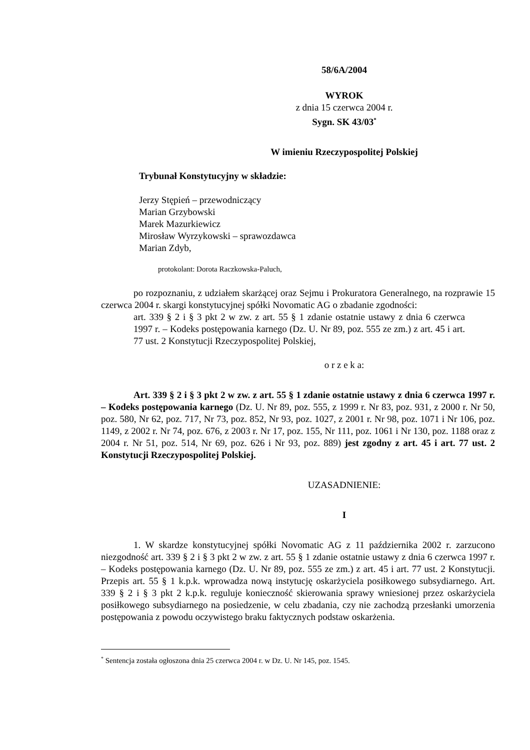58/6A/2004
WYROK
z dnia 15 czerwca 2004 r.
Sygn. SK 43/03<sup>*</sup>
W imieniu Rzeczypospolitej Polskiej
Trybunał Konstytucyjny w składzie:
Jerzy Stępień – przewodniczący
Marian Grzybowski
Marek Mazurkiewicz
Mirosław Wyrzykowski – sprawozdawca
Marian Zdyb,
protokolant: Dorota Raczkowska-Paluch,
po rozpoznaniu, z udziałem skarżącej oraz Sejmu i Prokuratora Generalnego, na rozprawie 15 czerwca 2004 r. skargi konstytucyjnej spółki Novomatic AG o zbadanie zgodności:
art. 339 § 2 i § 3 pkt 2 w zw. z art. 55 § 1 zdanie ostatnie ustawy z dnia 6 czerwca 1997 r. – Kodeks postępowania karnego (Dz. U. Nr 89, poz. 555 ze zm.) z art. 45 i art. 77 ust. 2 Konstytucji Rzeczypospolitej Polskiej,
o r z e k a:
Art. 339 § 2 i § 3 pkt 2 w zw. z art. 55 § 1 zdanie ostatnie ustawy z dnia 6 czerwca 1997 r. – Kodeks postępowania karnego (Dz. U. Nr 89, poz. 555, z 1999 r. Nr 83, poz. 931, z 2000 r. Nr 50, poz. 580, Nr 62, poz. 717, Nr 73, poz. 852, Nr 93, poz. 1027, z 2001 r. Nr 98, poz. 1071 i Nr 106, poz. 1149, z 2002 r. Nr 74, poz. 676, z 2003 r. Nr 17, poz. 155, Nr 111, poz. 1061 i Nr 130, poz. 1188 oraz z 2004 r. Nr 51, poz. 514, Nr 69, poz. 626 i Nr 93, poz. 889) jest zgodny z art. 45 i art. 77 ust. 2 Konstytucji Rzeczypospolitej Polskiej.
UZASADNIENIE:
I
1. W skardze konstytucyjnej spółki Novomatic AG z 11 października 2002 r. zarzucono niezgodność art. 339 § 2 i § 3 pkt 2 w zw. z art. 55 § 1 zdanie ostatnie ustawy z dnia 6 czerwca 1997 r. – Kodeks postępowania karnego (Dz. U. Nr 89, poz. 555 ze zm.) z art. 45 i art. 77 ust. 2 Konstytucji. Przepis art. 55 § 1 k.p.k. wprowadza nową instytucję oskarżyciela posiłkowego subsydiarnego. Art. 339 § 2 i § 3 pkt 2 k.p.k. reguluje konieczność skierowania sprawy wniesionej przez oskarżyciela posiłkowego subsydiarnego na posiedzenie, w celu zbadania, czy nie zachodzą przesłanki umorzenia postępowania z powodu oczywistego braku faktycznych podstaw oskarżenia.
<sup>*</sup> Sentencja została ogłoszona dnia 25 czerwca 2004 r. w Dz. U. Nr 145, poz. 1545.